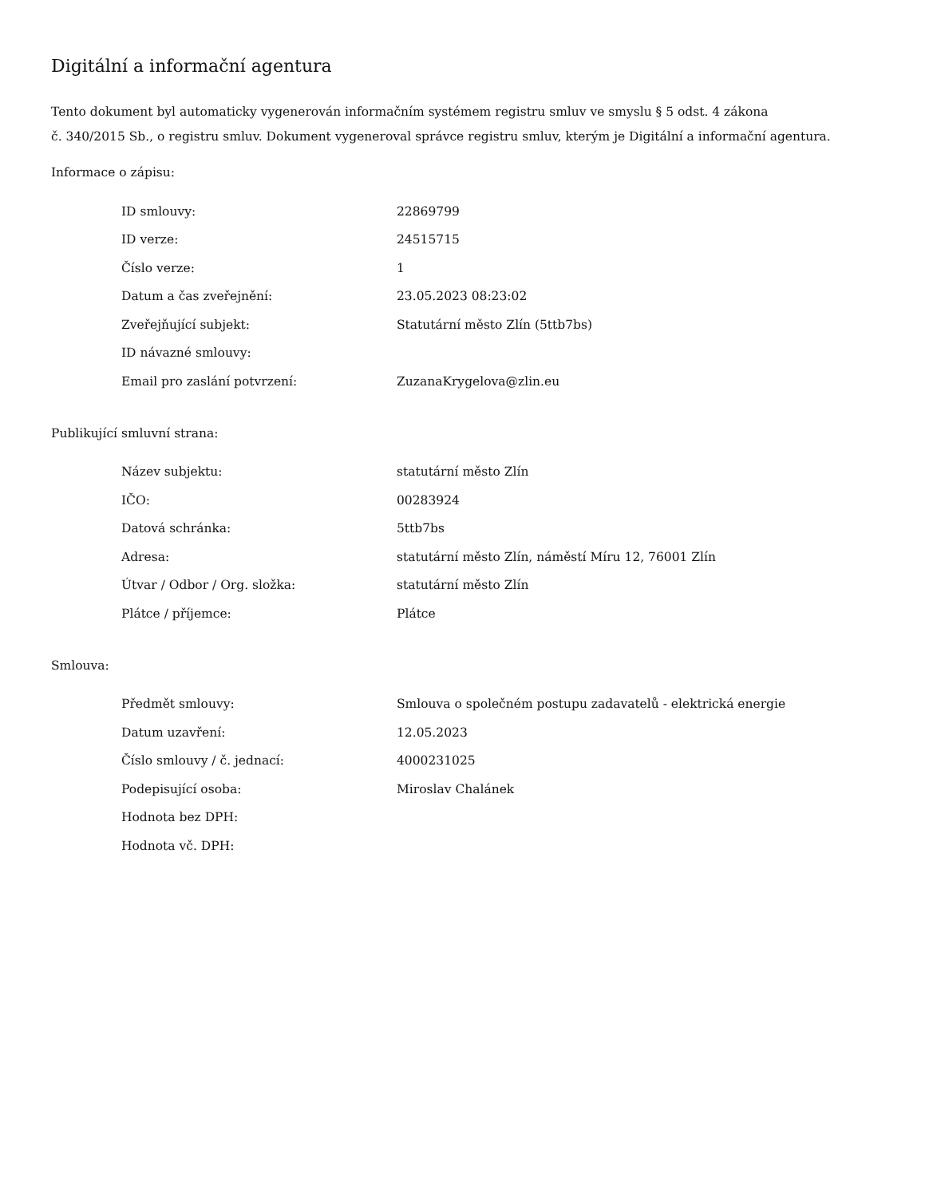Digitální a informační agentura
Tento dokument byl automaticky vygenerován informačním systémem registru smluv ve smyslu § 5 odst. 4 zákona
č. 340/2015 Sb., o registru smluv. Dokument vygeneroval správce registru smluv, kterým je Digitální a informační agentura.
Informace o zápisu:
| ID smlouvy: | 22869799 |
| ID verze: | 24515715 |
| Číslo verze: | 1 |
| Datum a čas zveřejnění: | 23.05.2023 08:23:02 |
| Zveřejňující subjekt: | Statutární město Zlín (5ttb7bs) |
| ID návazné smlouvy: | |
| Email pro zaslání potvrzení: | ZuzanaKrygelova@zlin.eu |
Publikující smluvní strana:
| Název subjektu: | statutární město Zlín |
| IČO: | 00283924 |
| Datová schránka: | 5ttb7bs |
| Adresa: | statutární město Zlín, náměstí Míru 12, 76001 Zlín |
| Útvar / Odbor / Org. složka: | statutární město Zlín |
| Plátce / příjemce: | Plátce |
Smlouva:
| Předmět smlouvy: | Smlouva o společném postupu zadavatelů - elektrická energie |
| Datum uzavření: | 12.05.2023 |
| Číslo smlouvy / č. jednací: | 4000231025 |
| Podepisující osoba: | Miroslav Chalánek |
| Hodnota bez DPH: | |
| Hodnota vč. DPH: | |